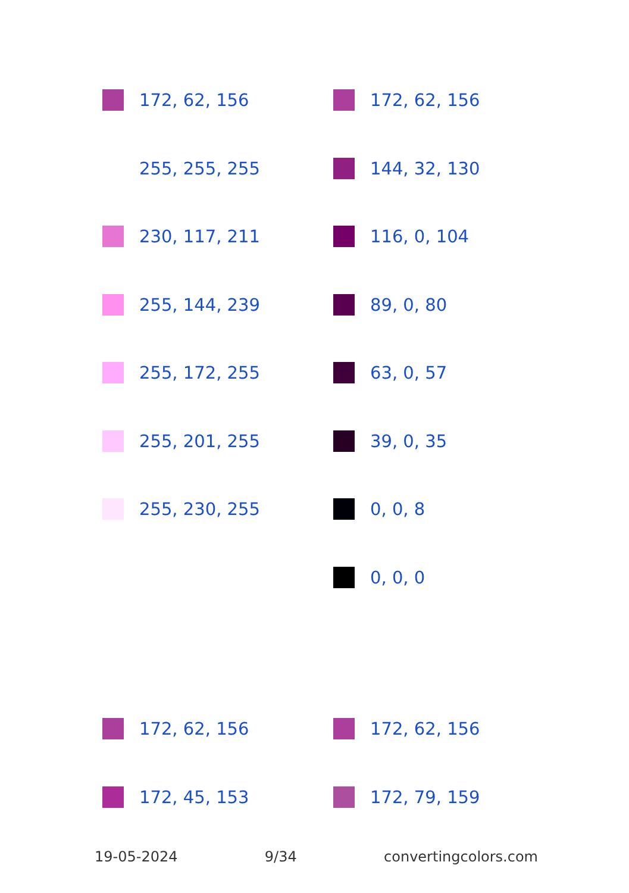172, 62, 156
172, 62, 156
255, 255, 255
144, 32, 130
230, 117, 211
116, 0, 104
255, 144, 239
89, 0, 80
255, 172, 255
63, 0, 57
255, 201, 255
39, 0, 35
255, 230, 255
0, 0, 8
0, 0, 0
172, 62, 156
172, 62, 156
172, 45, 153
172, 79, 159
19-05-2024 9/34 convertingcolors.com